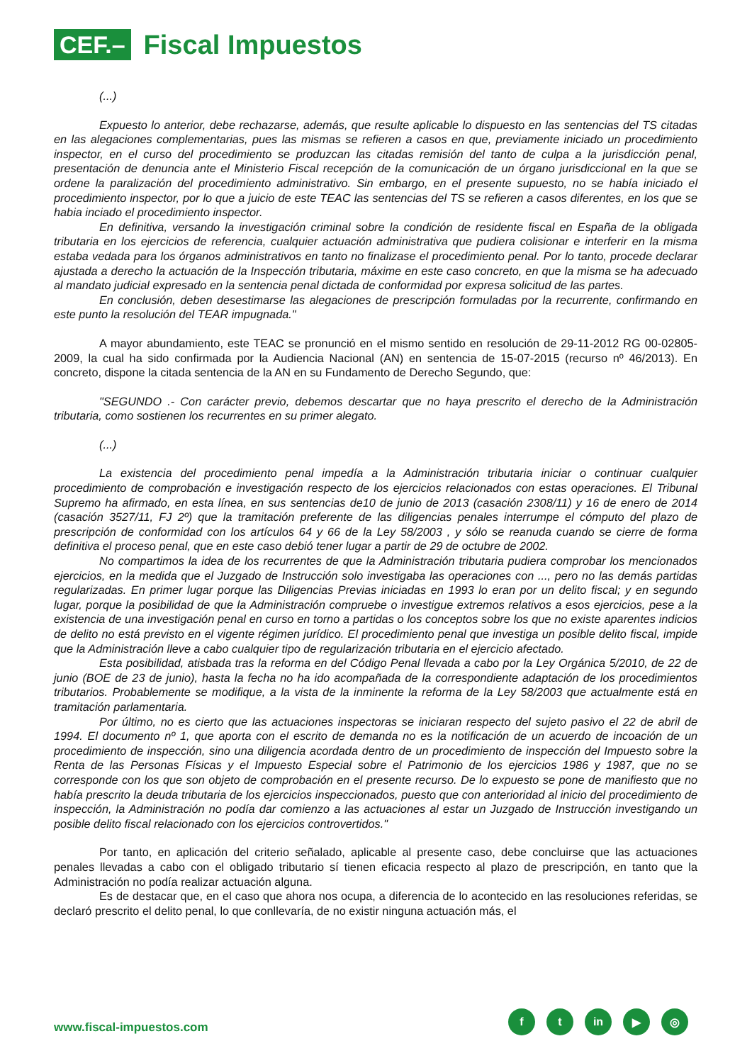CEF.–
Fiscal Impuestos
(...)
Expuesto lo anterior, debe rechazarse, además, que resulte aplicable lo dispuesto en las sentencias del TS citadas en las alegaciones complementarias, pues las mismas se refieren a casos en que, previamente iniciado un procedimiento inspector, en el curso del procedimiento se produzcan las citadas remisión del tanto de culpa a la jurisdicción penal, presentación de denuncia ante el Ministerio Fiscal recepción de la comunicación de un órgano jurisdiccional en la que se ordene la paralización del procedimiento administrativo. Sin embargo, en el presente supuesto, no se había iniciado el procedimiento inspector, por lo que a juicio de este TEAC las sentencias del TS se refieren a casos diferentes, en los que se habia inciado el procedimiento inspector.
En definitiva, versando la investigación criminal sobre la condición de residente fiscal en España de la obligada tributaria en los ejercicios de referencia, cualquier actuación administrativa que pudiera colisionar e interferir en la misma estaba vedada para los órganos administrativos en tanto no finalizase el procedimiento penal. Por lo tanto, procede declarar ajustada a derecho la actuación de la Inspección tributaria, máxime en este caso concreto, en que la misma se ha adecuado al mandato judicial expresado en la sentencia penal dictada de conformidad por expresa solicitud de las partes.
En conclusión, deben desestimarse las alegaciones de prescripción formuladas por la recurrente, confirmando en este punto la resolución del TEAR impugnada."
A mayor abundamiento, este TEAC se pronunció en el mismo sentido en resolución de 29-11-2012 RG 00-02805-2009, la cual ha sido confirmada por la Audiencia Nacional (AN) en sentencia de 15-07-2015 (recurso nº 46/2013). En concreto, dispone la citada sentencia de la AN en su Fundamento de Derecho Segundo, que:
"SEGUNDO .- Con carácter previo, debemos descartar que no haya prescrito el derecho de la Administración tributaria, como sostienen los recurrentes en su primer alegato.
(...)
La existencia del procedimiento penal impedía a la Administración tributaria iniciar o continuar cualquier procedimiento de comprobación e investigación respecto de los ejercicios relacionados con estas operaciones. El Tribunal Supremo ha afirmado, en esta línea, en sus sentencias de10 de junio de 2013 (casación 2308/11) y 16 de enero de 2014 (casación 3527/11, FJ 2º) que la tramitación preferente de las diligencias penales interrumpe el cómputo del plazo de prescripción de conformidad con los artículos 64 y 66 de la Ley 58/2003 , y sólo se reanuda cuando se cierre de forma definitiva el proceso penal, que en este caso debió tener lugar a partir de 29 de octubre de 2002.
No compartimos la idea de los recurrentes de que la Administración tributaria pudiera comprobar los mencionados ejercicios, en la medida que el Juzgado de Instrucción solo investigaba las operaciones con ..., pero no las demás partidas regularizadas. En primer lugar porque las Diligencias Previas iniciadas en 1993 lo eran por un delito fiscal; y en segundo lugar, porque la posibilidad de que la Administración compruebe o investigue extremos relativos a esos ejercicios, pese a la existencia de una investigación penal en curso en torno a partidas o los conceptos sobre los que no existe aparentes indicios de delito no está previsto en el vigente régimen jurídico. El procedimiento penal que investiga un posible delito fiscal, impide que la Administración lleve a cabo cualquier tipo de regularización tributaria en el ejercicio afectado.
Esta posibilidad, atisbada tras la reforma en del Código Penal llevada a cabo por la Ley Orgánica 5/2010, de 22 de junio (BOE de 23 de junio), hasta la fecha no ha ido acompañada de la correspondiente adaptación de los procedimientos tributarios. Probablemente se modifique, a la vista de la inminente la reforma de la Ley 58/2003 que actualmente está en tramitación parlamentaria.
Por último, no es cierto que las actuaciones inspectoras se iniciaran respecto del sujeto pasivo el 22 de abril de 1994. El documento nº 1, que aporta con el escrito de demanda no es la notificación de un acuerdo de incoación de un procedimiento de inspección, sino una diligencia acordada dentro de un procedimiento de inspección del Impuesto sobre la Renta de las Personas Físicas y el Impuesto Especial sobre el Patrimonio de los ejercicios 1986 y 1987, que no se corresponde con los que son objeto de comprobación en el presente recurso. De lo expuesto se pone de manifiesto que no había prescrito la deuda tributaria de los ejercicios inspeccionados, puesto que con anterioridad al inicio del procedimiento de inspección, la Administración no podía dar comienzo a las actuaciones al estar un Juzgado de Instrucción investigando un posible delito fiscal relacionado con los ejercicios controvertidos."
Por tanto, en aplicación del criterio señalado, aplicable al presente caso, debe concluirse que las actuaciones penales llevadas a cabo con el obligado tributario sí tienen eficacia respecto al plazo de prescripción, en tanto que la Administración no podía realizar actuación alguna.
Es de destacar que, en el caso que ahora nos ocupa, a diferencia de lo acontecido en las resoluciones referidas, se declaró prescrito el delito penal, lo que conllevaría, de no existir ninguna actuación más, el
www.fiscal-impuestos.com
ft in ▶ ◎